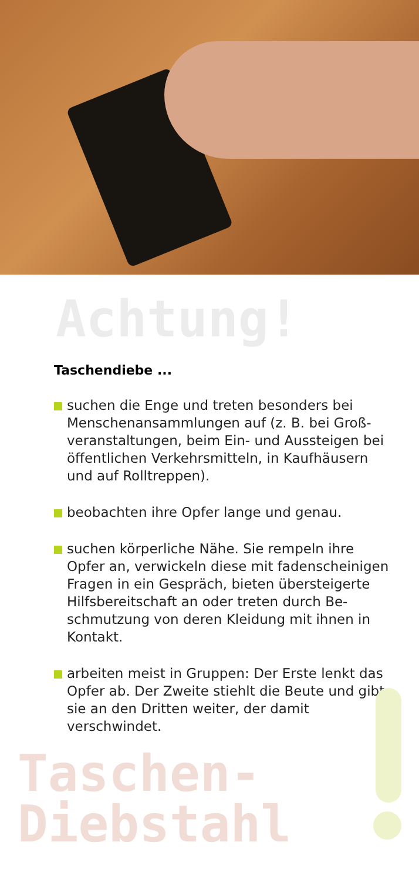Achtung!
Taschendiebe ...
suchen die Enge und treten besonders bei Menschenansammlungen auf (z. B. bei Groß­veranstaltungen, beim Ein- und Aussteigen bei öffentlichen Verkehrsmitteln, in Kaufhäusern und auf Rolltreppen).
beobachten ihre Opfer lange und genau.
suchen körperliche Nähe. Sie rempeln ihre Opfer an, verwickeln diese mit fadenscheinigen Fragen in ein Gespräch, bieten übersteigerte Hilfsbereitschaft an oder treten durch Be­schmutzung von deren Kleidung mit ihnen in Kontakt.
arbeiten meist in Gruppen: Der Erste lenkt das Opfer ab. Der Zweite stiehlt die Beute und gibt sie an den Dritten weiter, der damit verschwindet.
Taschen-
Diebstahl